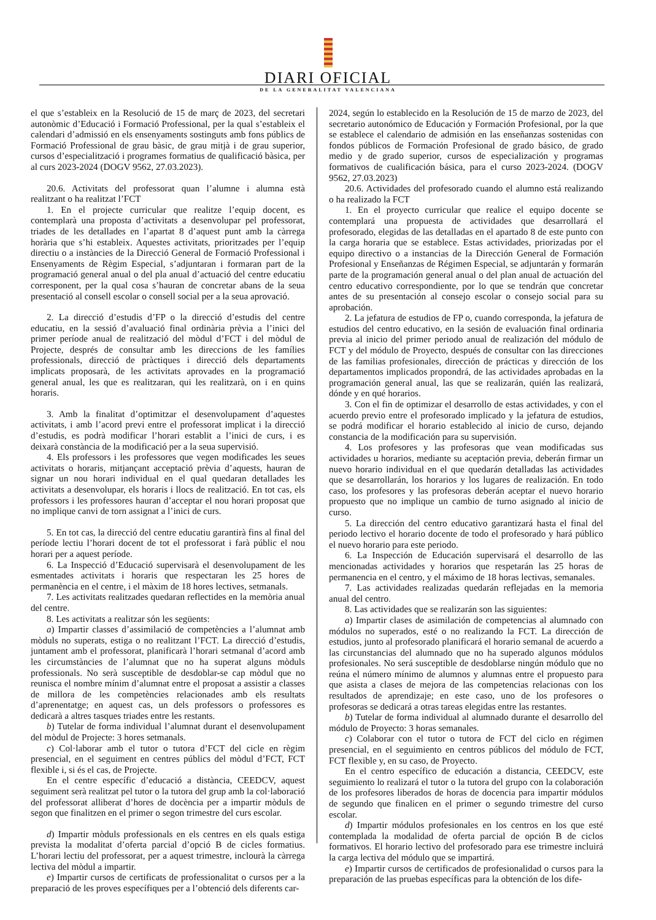DIARI OFICIAL
DE LA GENERALITAT VALENCIANA
el que s’estableix en la Resolució de 15 de març de 2023, del secretari autonòmic d’Educació i Formació Professional, per la qual s’estableix el calendari d’admissió en els ensenyaments sostinguts amb fons públics de Formació Professional de grau bàsic, de grau mitjà i de grau superior, cursos d’especialització i programes formatius de qualificació bàsica, per al curs 2023-2024 (DOGV 9562, 27.03.2023).
20.6. Activitats del professorat quan l’alumne i alumna està realitzant o ha realitzat l’FCT
1. En el projecte curricular que realitze l’equip docent, es contemplarà una proposta d’activitats a desenvolupar pel professorat, triades de les detallades en l’apartat 8 d’aquest punt amb la càrrega horària que s’hi estableix. Aquestes activitats, prioritzades per l’equip directiu o a instàncies de la Direcció General de Formació Professional i Ensenyaments de Règim Especial, s’adjuntaran i formaran part de la programació general anual o del pla anual d’actuació del centre educatiu corresponent, per la qual cosa s’hauran de concretar abans de la seua presentació al consell escolar o consell social per a la seua aprovació.
2. La direcció d’estudis d’FP o la direcció d’estudis del centre educatiu, en la sessió d’avaluació final ordinària prèvia a l’inici del primer període anual de realització del mòdul d’FCT i del mòdul de Projecte, després de consultar amb les direccions de les famílies professionals, direcció de pràctiques i direcció dels departaments implicats proposarà, de les activitats aprovades en la programació general anual, les que es realitzaran, qui les realitzarà, on i en quins horaris.
3. Amb la finalitat d’optimitzar el desenvolupament d’aquestes activitats, i amb l’acord previ entre el professorat implicat i la direcció d’estudis, es podrà modificar l’horari establit a l’inici de curs, i es deixarà constància de la modificació per a la seua supervisió.
4. Els professors i les professores que vegen modificades les seues activitats o horaris, mitjançant acceptació prèvia d’aquests, hauran de signar un nou horari individual en el qual quedaran detallades les activitats a desenvolupar, els horaris i llocs de realització. En tot cas, els professors i les professores hauran d’acceptar el nou horari proposat que no implique canvi de torn assignat a l’inici de curs.
5. En tot cas, la direcció del centre educatiu garantirà fins al final del període lectiu l’horari docent de tot el professorat i farà públic el nou horari per a aquest període.
6. La Inspecció d’Educació supervisarà el desenvolupament de les esmentades activitats i horaris que respectaran les 25 hores de permanència en el centre, i el màxim de 18 hores lectives, setmanals.
7. Les activitats realitzades quedaran reflectides en la memòria anual del centre.
8. Les activitats a realitzar són les següents:
a) Impartir classes d’assimilació de competències a l’alumnat amb mòduls no superats, estiga o no realitzant l’FCT. La direcció d’estudis, juntament amb el professorat, planificarà l’horari setmanal d’acord amb les circumstàncies de l’alumnat que no ha superat alguns mòduls professionals. No serà susceptible de desdoblar-se cap mòdul que no reunisca el nombre mínim d’alumnat entre el proposat a assistir a classes de millora de les competències relacionades amb els resultats d’aprenentatge; en aquest cas, un dels professors o professores es dedicarà a altres tasques triades entre les restants.
b) Tutelar de forma individual l’alumnat durant el desenvolupament del mòdul de Projecte: 3 hores setmanals.
c) Col·laborar amb el tutor o tutora d’FCT del cicle en règim presencial, en el seguiment en centres públics del mòdul d’FCT, FCT flexible i, si és el cas, de Projecte.
En el centre específic d’educació a distància, CEEDCV, aquest seguiment serà realitzat pel tutor o la tutora del grup amb la col·laboració del professorat alliberat d’hores de docència per a impartir mòduls de segon que finalitzen en el primer o segon trimestre del curs escolar.
d) Impartir mòduls professionals en els centres en els quals estiga prevista la modalitat d’oferta parcial d’opció B de cicles formatius. L’horari lectiu del professorat, per a aquest trimestre, inclourà la càrrega lectiva del mòdul a impartir.
e) Impartir cursos de certificats de professionalitat o cursos per a la preparació de les proves específiques per a l’obtenció dels diferents car-
2024, según lo establecido en la Resolución de 15 de marzo de 2023, del secretario autonómico de Educación y Formación Profesional, por la que se establece el calendario de admisión en las enseñanzas sostenidas con fondos públicos de Formación Profesional de grado básico, de grado medio y de grado superior, cursos de especialización y programas formativos de cualificación básica, para el curso 2023-2024. (DOGV 9562, 27.03.2023)
20.6. Actividades del profesorado cuando el alumno está realizando o ha realizado la FCT
1. En el proyecto curricular que realice el equipo docente se contemplará una propuesta de actividades que desarrollará el profesorado, elegidas de las detalladas en el apartado 8 de este punto con la carga horaria que se establece. Estas actividades, priorizadas por el equipo directivo o a instancias de la Dirección General de Formación Profesional y Enseñanzas de Régimen Especial, se adjuntarán y formarán parte de la programación general anual o del plan anual de actuación del centro educativo correspondiente, por lo que se tendrán que concretar antes de su presentación al consejo escolar o consejo social para su aprobación.
2. La jefatura de estudios de FP o, cuando corresponda, la jefatura de estudios del centro educativo, en la sesión de evaluación final ordinaria previa al inicio del primer periodo anual de realización del módulo de FCT y del módulo de Proyecto, después de consultar con las direcciones de las familias profesionales, dirección de prácticas y dirección de los departamentos implicados propondrá, de las actividades aprobadas en la programación general anual, las que se realizarán, quién las realizará, dónde y en qué horarios.
3. Con el fin de optimizar el desarrollo de estas actividades, y con el acuerdo previo entre el profesorado implicado y la jefatura de estudios, se podrá modificar el horario establecido al inicio de curso, dejando constancia de la modificación para su supervisión.
4. Los profesores y las profesoras que vean modificadas sus actividades u horarios, mediante su aceptación previa, deberán firmar un nuevo horario individual en el que quedarán detalladas las actividades que se desarrollarán, los horarios y los lugares de realización. En todo caso, los profesores y las profesoras deberán aceptar el nuevo horario propuesto que no implique un cambio de turno asignado al inicio de curso.
5. La dirección del centro educativo garantizará hasta el final del periodo lectivo el horario docente de todo el profesorado y hará público el nuevo horario para este periodo.
6. La Inspección de Educación supervisará el desarrollo de las mencionadas actividades y horarios que respetarán las 25 horas de permanencia en el centro, y el máximo de 18 horas lectivas, semanales.
7. Las actividades realizadas quedarán reflejadas en la memoria anual del centro.
8. Las actividades que se realizarán son las siguientes:
a) Impartir clases de asimilación de competencias al alumnado con módulos no superados, esté o no realizando la FCT. La dirección de estudios, junto al profesorado planificará el horario semanal de acuerdo a las circunstancias del alumnado que no ha superado algunos módulos profesionales. No será susceptible de desdoblarse ningún módulo que no reúna el número mínimo de alumnos y alumnas entre el propuesto para que asista a clases de mejora de las competencias relacionas con los resultados de aprendizaje; en este caso, uno de los profesores o profesoras se dedicará a otras tareas elegidas entre las restantes.
b) Tutelar de forma individual al alumnado durante el desarrollo del módulo de Proyecto: 3 horas semanales.
c) Colaborar con el tutor o tutora de FCT del ciclo en régimen presencial, en el seguimiento en centros públicos del módulo de FCT, FCT flexible y, en su caso, de Proyecto.
En el centro específico de educación a distancia, CEEDCV, este seguimiento lo realizará el tutor o la tutora del grupo con la colaboración de los profesores liberados de horas de docencia para impartir módulos de segundo que finalicen en el primer o segundo trimestre del curso escolar.
d) Impartir módulos profesionales en los centros en los que esté contemplada la modalidad de oferta parcial de opción B de ciclos formativos. El horario lectivo del profesorado para ese trimestre incluirá la carga lectiva del módulo que se impartirá.
e) Impartir cursos de certificados de profesionalidad o cursos para la preparación de las pruebas específicas para la obtención de los dife-